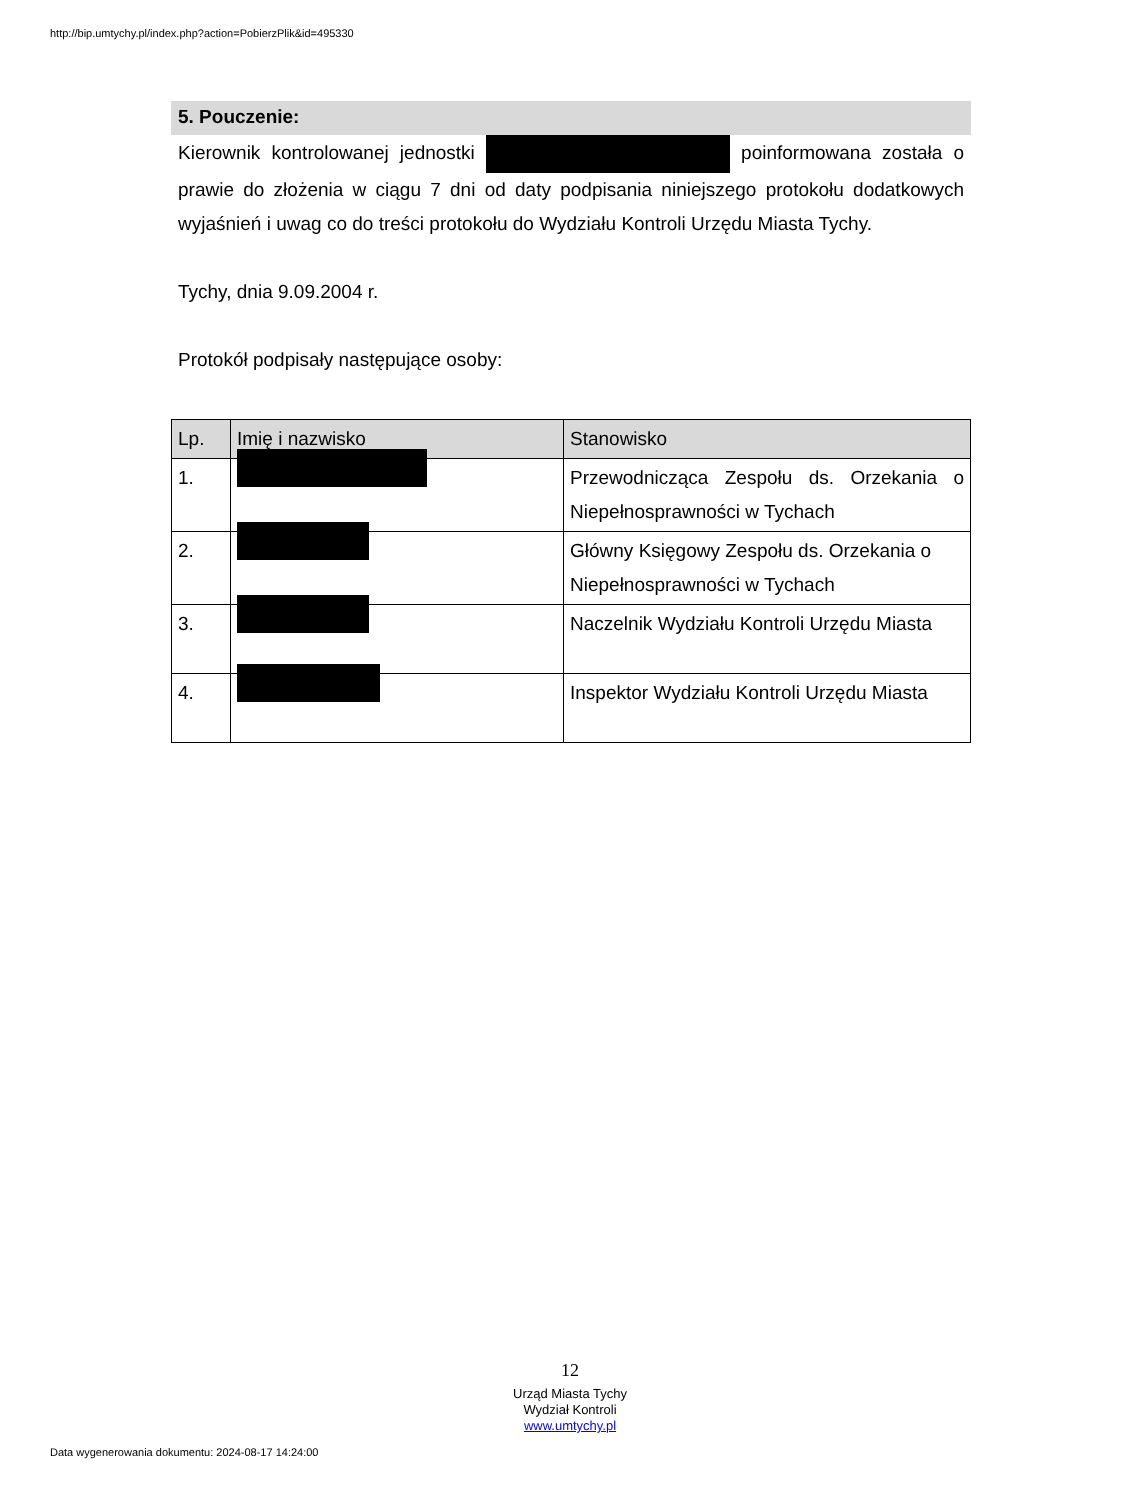http://bip.umtychy.pl/index.php?action=PobierzPlik&id=495330
5. Pouczenie:
Kierownik kontrolowanej jednostki poinformowana została o prawie do złożenia w ciągu 7 dni od daty podpisania niniejszego protokołu dodatkowych wyjaśnień i uwag co do treści protokołu do Wydziału Kontroli Urzędu Miasta Tychy.
Tychy, dnia 9.09.2004 r.
Protokół podpisały następujące osoby:
| Lp. | Imię i nazwisko | Stanowisko |
| --- | --- | --- |
| 1. | | Przewodnicząca Zespołu ds. Orzekania o Niepełnosprawności w Tychach |
| 2. | | Główny Księgowy Zespołu ds. Orzekania o Niepełnosprawności w Tychach |
| 3. | | Naczelnik Wydziału Kontroli Urzędu Miasta |
| 4. | | Inspektor Wydziału Kontroli Urzędu Miasta |
12
Urząd Miasta Tychy
Wydział Kontroli
www.umtychy.pl
Data wygenerowania dokumentu: 2024-08-17 14:24:00